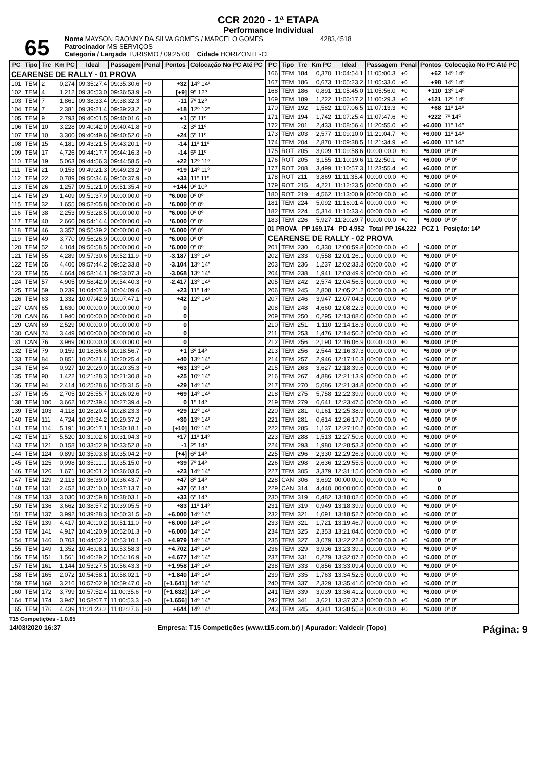CCR 2020 - 1ª ETAPA
Performance Individual
65
Nome MAYSON RAONNY DA SILVA GOMES / MARCELO GOMES 4283,4518
Patrocinador MS SERVIÇOS
Categoria / Largada TURISMO / 09:25:00 Cidade HORIZONTE-CE
| PC | Tipo | Trc | Km PC | Ideal | Passagem | Penal | Pontos | Colocação No PC Até PC |
| --- | --- | --- | --- | --- | --- | --- | --- | --- |
| CEARENSE DE RALLY - 01 PROVA | | | | | | | | |
| 101 | TEM | 2 | 0,274 | 09:35:27.4 | 09:35:30.6 | +0 | +32 | 14º 14º |
| 102 | TEM | 4 | 1,212 | 09:36:53.0 | 09:36:53.9 | +0 | [+9] | 9º 12º |
| 103 | TEM | 7 | 1,861 | 09:38:33.4 | 09:38:32.3 | +0 | -11 | 7º 12º |
| 104 | TEM | 7 | 2,381 | 09:39:21.4 | 09:39:23.2 | +0 | +18 | 12º 12º |
| 105 | TEM | 9 | 2,793 | 09:40:01.5 | 09:40:01.6 | +0 | +1 | 5º 11º |
| 106 | TEM | 10 | 3,228 | 09:40:42.0 | 09:40:41.8 | +0 | -2 | 3º 11º |
| 107 | TEM | 10 | 3,300 | 09:40:49.6 | 09:40:52.0 | +0 | +24 | 5º 11º |
| 108 | TEM | 15 | 4,181 | 09:43:21.5 | 09:43:20.1 | +0 | -14 | 11º 11º |
| 109 | TEM | 17 | 4,726 | 09:44:17.7 | 09:44:16.3 | +0 | -14 | 5º 11º |
| 110 | TEM | 19 | 5,063 | 09:44:56.3 | 09:44:58.5 | +0 | +22 | 12º 11º |
| 111 | TEM | 21 | 0,153 | 09:49:21.3 | 09:49:23.2 | +0 | +19 | 14º 11º |
| 112 | TEM | 22 | 0,789 | 09:50:34.6 | 09:50:37.9 | +0 | +33 | 11º 11º |
| 113 | TEM | 26 | 1,257 | 09:51:21.0 | 09:51:35.4 | +0 | +144 | 9º 10º |
| 114 | TEM | 29 | 1,409 | 09:51:37.9 | 00:00:00.0 | +0 | *6.000 | 0º 0º |
| 115 | TEM | 32 | 1,655 | 09:52:05.8 | 00:00:00.0 | +0 | *6.000 | 0º 0º |
| 116 | TEM | 38 | 2,253 | 09:53:28.5 | 00:00:00.0 | +0 | *6.000 | 0º 0º |
| 117 | TEM | 40 | 2,660 | 09:54:14.4 | 00:00:00.0 | +0 | *6.000 | 0º 0º |
| 118 | TEM | 46 | 3,357 | 09:55:39.2 | 00:00:00.0 | +0 | *6.000 | 0º 0º |
| 119 | TEM | 49 | 3,770 | 09:56:26.9 | 00:00:00.0 | +0 | *6.000 | 0º 0º |
| 120 | TEM | 52 | 4,104 | 09:56:58.5 | 00:00:00.0 | +0 | *6.000 | 0º 0º |
| 121 | TEM | 55 | 4,289 | 09:57:30.6 | 09:52:11.9 | +0 | -3.187 | 13º 14º |
| 122 | TEM | 55 | 4,406 | 09:57:44.2 | 09:52:33.8 | +0 | -3.104 | 13º 14º |
| 123 | TEM | 55 | 4,664 | 09:58:14.1 | 09:53:07.3 | +0 | -3.068 | 13º 14º |
| 124 | TEM | 57 | 4,905 | 09:58:42.0 | 09:54:40.3 | +0 | -2.417 | 13º 14º |
| 125 | TEM | 59 | 0,239 | 10:04:07.3 | 10:04:09.6 | +0 | +23 | 11º 14º |
| 126 | TEM | 63 | 1,332 | 10:07:42.9 | 10:07:47.1 | +0 | +42 | 12º 14º |
| 127 | CAN | 65 | 1,630 | 00:00:00.0 | 00:00:00.0 | +0 | 0 | |
| 128 | CAN | 66 | 1,940 | 00:00:00.0 | 00:00:00.0 | +0 | 0 | |
| 129 | CAN | 69 | 2,529 | 00:00:00.0 | 00:00:00.0 | +0 | 0 | |
| 130 | CAN | 74 | 3,449 | 00:00:00.0 | 00:00:00.0 | +0 | 0 | |
| 131 | CAN | 76 | 3,969 | 00:00:00.0 | 00:00:00.0 | +0 | 0 | |
| 132 | TEM | 79 | 0,159 | 10:18:56.6 | 10:18:56.7 | +0 | +1 | 3º 14º |
| 133 | TEM | 84 | 0,851 | 10:20:21.4 | 10:20:25.4 | +0 | +40 | 13º 14º |
| 134 | TEM | 84 | 0,927 | 10:20:29.0 | 10:20:35.3 | +0 | +63 | 13º 14º |
| 135 | TEM | 90 | 1,422 | 10:21:28.3 | 10:21:30.8 | +0 | +25 | 10º 14º |
| 136 | TEM | 94 | 2,414 | 10:25:28.6 | 10:25:31.5 | +0 | +29 | 14º 14º |
| 137 | TEM | 95 | 2,705 | 10:25:55.7 | 10:26:02.6 | +0 | +69 | 14º 14º |
| 138 | TEM | 100 | 3,662 | 10:27:39.4 | 10:27:39.4 | +0 | 0 | 1º 14º |
| 139 | TEM | 103 | 4,118 | 10:28:20.4 | 10:28:23.3 | +0 | +29 | 12º 14º |
| 140 | TEM | 111 | 4,724 | 10:29:34.2 | 10:29:37.2 | +0 | +30 | 13º 14º |
| 141 | TEM | 114 | 5,191 | 10:30:17.1 | 10:30:18.1 | +0 | [+10] | 10º 14º |
| 142 | TEM | 117 | 5,520 | 10:31:02.6 | 10:31:04.3 | +0 | +17 | 11º 14º |
| 143 | TEM | 121 | 0,158 | 10:33:52.9 | 10:33:52.8 | +0 | -1 | 2º 14º |
| 144 | TEM | 124 | 0,899 | 10:35:03.8 | 10:35:04.2 | +0 | [+4] | 6º 14º |
| 145 | TEM | 125 | 0,998 | 10:35:11.1 | 10:35:15.0 | +0 | +39 | 7º 14º |
| 146 | TEM | 126 | 1,671 | 10:36:01.2 | 10:36:03.5 | +0 | +23 | 14º 14º |
| 147 | TEM | 129 | 2,113 | 10:36:39.0 | 10:36:43.7 | +0 | +47 | 8º 14º |
| 148 | TEM | 131 | 2,452 | 10:37:10.0 | 10:37:13.7 | +0 | +37 | 6º 14º |
| 149 | TEM | 133 | 3,030 | 10:37:59.8 | 10:38:03.1 | +0 | +33 | 6º 14º |
| 150 | TEM | 136 | 3,662 | 10:38:57.2 | 10:39:05.5 | +0 | +83 | 11º 14º |
| 151 | TEM | 137 | 3,992 | 10:39:28.3 | 10:50:31.5 | +0 | +6.000 | 14º 14º |
| 152 | TEM | 139 | 4,417 | 10:40:10.2 | 10:51:11.0 | +0 | +6.000 | 14º 14º |
| 153 | TEM | 141 | 4,917 | 10:41:20.9 | 10:52:01.3 | +0 | +6.000 | 14º 14º |
| 154 | TEM | 146 | 0,703 | 10:44:52.2 | 10:53:10.1 | +0 | +4.979 | 14º 14º |
| 155 | TEM | 149 | 1,352 | 10:46:08.1 | 10:53:58.3 | +0 | +4.702 | 14º 14º |
| 156 | TEM | 151 | 1,561 | 10:46:29.2 | 10:54:16.9 | +0 | +4.677 | 14º 14º |
| 157 | TEM | 161 | 1,144 | 10:53:27.5 | 10:56:43.3 | +0 | +1.958 | 14º 14º |
| 158 | TEM | 165 | 2,072 | 10:54:58.1 | 10:58:02.1 | +0 | +1.840 | 14º 14º |
| 159 | TEM | 168 | 3,216 | 10:57:02.9 | 10:59:47.0 | +0 | [+1.641] | 14º 14º |
| 160 | TEM | 172 | 3,799 | 10:57:52.4 | 11:00:35.6 | +0 | [+1.632] | 14º 14º |
| 164 | TEM | 174 | 3,947 | 10:58:07.7 | 11:00:53.3 | +0 | [+1.656] | 14º 14º |
| 165 | TEM | 176 | 4,439 | 11:01:23.2 | 11:02:27.6 | +0 | +644 | 14º 14º |
| PC | Tipo | Trc | Km PC | Ideal | Passagem | Penal | Pontos | Colocação No PC Até PC |
| --- | --- | --- | --- | --- | --- | --- | --- | --- |
| 166 | TEM | 184 | 0,370 | 11:04:54.1 | 11:05:00.3 | +0 | +62 | 14º 14º |
| 167 | TEM | 186 | 0,673 | 11:05:23.2 | 11:05:33.0 | +0 | +98 | 14º 14º |
| 168 | TEM | 186 | 0,891 | 11:05:45.0 | 11:05:56.0 | +0 | +110 | 13º 14º |
| 169 | TEM | 189 | 1,222 | 11:06:17.2 | 11:06:29.3 | +0 | +121 | 12º 14º |
| 170 | TEM | 192 | 1,582 | 11:07:06.5 | 11:07:13.3 | +0 | +68 | 11º 14º |
| 171 | TEM | 194 | 1,742 | 11:07:25.4 | 11:07:47.6 | +0 | +222 | 7º 14º |
| 172 | TEM | 201 | 2,433 | 11:08:56.4 | 11:20:55.0 | +0 | +6.000 | 11º 14º |
| 173 | TEM | 203 | 2,577 | 11:09:10.0 | 11:21:04.7 | +0 | +6.000 | 11º 14º |
| 174 | TEM | 204 | 2,870 | 11:09:38.5 | 11:21:34.9 | +0 | +6.000 | 11º 14º |
| 175 | ROT | 205 | 3,009 | 11:09:58.6 | 00:00:00.0 | +0 | *6.000 | 0º 0º |
| 176 | ROT | 205 | 3,155 | 11:10:19.6 | 11:22:50.1 | +0 | +6.000 | 0º 0º |
| 177 | ROT | 208 | 3,499 | 11:10:57.3 | 11:23:55.4 | +0 | +6.000 | 0º 0º |
| 178 | ROT | 211 | 3,869 | 11:11:35.4 | 00:00:00.0 | +0 | *6.000 | 0º 0º |
| 179 | ROT | 215 | 4,221 | 11:12:23.5 | 00:00:00.0 | +0 | *6.000 | 0º 0º |
| 180 | ROT | 219 | 4,562 | 11:13:00.9 | 00:00:00.0 | +0 | *6.000 | 0º 0º |
| 181 | TEM | 224 | 5,092 | 11:16:01.4 | 00:00:00.0 | +0 | *6.000 | 0º 0º |
| 182 | TEM | 224 | 5,314 | 11:16:33.4 | 00:00:00.0 | +0 | *6.000 | 0º 0º |
| 183 | TEM | 226 | 5,927 | 11:20:29.7 | 00:00:00.0 | +0 | *6.000 | 0º 0º |
| 01 PROVA PP 169.174 PD 4.952 Total PP 164.222 PCZ 1 Posição: 14º | | | | | | | | |
| CEARENSE DE RALLY - 02 PROVA | | | | | | | | |
| 201 | TEM | 230 | 0,330 | 12:00:59.8 | 00:00:00.0 | +0 | *6.000 | 0º 0º |
| 202 | TEM | 233 | 0,558 | 12:01:26.1 | 00:00:00.0 | +0 | *6.000 | 0º 0º |
| 203 | TEM | 236 | 1,237 | 12:02:33.3 | 00:00:00.0 | +0 | *6.000 | 0º 0º |
| 204 | TEM | 238 | 1,941 | 12:03:49.9 | 00:00:00.0 | +0 | *6.000 | 0º 0º |
| 205 | TEM | 242 | 2,574 | 12:04:56.5 | 00:00:00.0 | +0 | *6.000 | 0º 0º |
| 206 | TEM | 245 | 2,808 | 12:05:21.2 | 00:00:00.0 | +0 | *6.000 | 0º 0º |
| 207 | TEM | 246 | 3,947 | 12:07:04.3 | 00:00:00.0 | +0 | *6.000 | 0º 0º |
| 208 | TEM | 248 | 4,660 | 12:08:22.3 | 00:00:00.0 | +0 | *6.000 | 0º 0º |
| 209 | TEM | 250 | 0,295 | 12:13:08.0 | 00:00:00.0 | +0 | *6.000 | 0º 0º |
| 210 | TEM | 251 | 1,110 | 12:14:18.3 | 00:00:00.0 | +0 | *6.000 | 0º 0º |
| 211 | TEM | 253 | 1,476 | 12:14:50.2 | 00:00:00.0 | +0 | *6.000 | 0º 0º |
| 212 | TEM | 256 | 2,190 | 12:16:06.9 | 00:00:00.0 | +0 | *6.000 | 0º 0º |
| 213 | TEM | 256 | 2,544 | 12:16:37.3 | 00:00:00.0 | +0 | *6.000 | 0º 0º |
| 214 | TEM | 257 | 2,946 | 12:17:16.3 | 00:00:00.0 | +0 | *6.000 | 0º 0º |
| 215 | TEM | 263 | 3,627 | 12:18:39.6 | 00:00:00.0 | +0 | *6.000 | 0º 0º |
| 216 | TEM | 267 | 4,886 | 12:21:13.9 | 00:00:00.0 | +0 | *6.000 | 0º 0º |
| 217 | TEM | 270 | 5,086 | 12:21:34.8 | 00:00:00.0 | +0 | *6.000 | 0º 0º |
| 218 | TEM | 275 | 5,758 | 12:22:39.9 | 00:00:00.0 | +0 | *6.000 | 0º 0º |
| 219 | TEM | 279 | 6,641 | 12:23:47.5 | 00:00:00.0 | +0 | *6.000 | 0º 0º |
| 220 | TEM | 281 | 0,161 | 12:25:38.9 | 00:00:00.0 | +0 | *6.000 | 0º 0º |
| 221 | TEM | 281 | 0,614 | 12:26:17.7 | 00:00:00.0 | +0 | *6.000 | 0º 0º |
| 222 | TEM | 285 | 1,137 | 12:27:10.2 | 00:00:00.0 | +0 | *6.000 | 0º 0º |
| 223 | TEM | 288 | 1,513 | 12:27:50.6 | 00:00:00.0 | +0 | *6.000 | 0º 0º |
| 224 | TEM | 293 | 1,980 | 12:28:53.3 | 00:00:00.0 | +0 | *6.000 | 0º 0º |
| 225 | TEM | 296 | 2,330 | 12:29:26.3 | 00:00:00.0 | +0 | *6.000 | 0º 0º |
| 226 | TEM | 298 | 2,636 | 12:29:55.5 | 00:00:00.0 | +0 | *6.000 | 0º 0º |
| 227 | TEM | 305 | 3,379 | 12:31:15.0 | 00:00:00.0 | +0 | *6.000 | 0º 0º |
| 228 | CAN | 306 | 3,692 | 00:00:00.0 | 00:00:00.0 | +0 | 0 | |
| 229 | CAN | 314 | 4,440 | 00:00:00.0 | 00:00:00.0 | +0 | 0 | |
| 230 | TEM | 319 | 0,482 | 13:18:02.6 | 00:00:00.0 | +0 | *6.000 | 0º 0º |
| 231 | TEM | 319 | 0,949 | 13:18:39.9 | 00:00:00.0 | +0 | *6.000 | 0º 0º |
| 232 | TEM | 321 | 1,091 | 13:18:52.7 | 00:00:00.0 | +0 | *6.000 | 0º 0º |
| 233 | TEM | 321 | 1,721 | 13:19:46.7 | 00:00:00.0 | +0 | *6.000 | 0º 0º |
| 234 | TEM | 325 | 2,353 | 13:21:04.6 | 00:00:00.0 | +0 | *6.000 | 0º 0º |
| 235 | TEM | 327 | 3,079 | 13:22:22.8 | 00:00:00.0 | +0 | *6.000 | 0º 0º |
| 236 | TEM | 329 | 3,936 | 13:23:39.1 | 00:00:00.0 | +0 | *6.000 | 0º 0º |
| 237 | TEM | 331 | 0,279 | 13:32:07.2 | 00:00:00.0 | +0 | *6.000 | 0º 0º |
| 238 | TEM | 333 | 0,856 | 13:33:09.4 | 00:00:00.0 | +0 | *6.000 | 0º 0º |
| 239 | TEM | 335 | 1,763 | 13:34:52.5 | 00:00:00.0 | +0 | *6.000 | 0º 0º |
| 240 | TEM | 337 | 2,329 | 13:35:41.0 | 00:00:00.0 | +0 | *6.000 | 0º 0º |
| 241 | TEM | 339 | 3,039 | 13:36:41.2 | 00:00:00.0 | +0 | *6.000 | 0º 0º |
| 242 | TEM | 341 | 3,621 | 13:37:37.3 | 00:00:00.0 | +0 | *6.000 | 0º 0º |
| 243 | TEM | 345 | 4,341 | 13:38:55.8 | 00:00:00.0 | +0 | *6.000 | 0º 0º |
T15 Competições - 1.0.65
14/03/2020 16:37 Empresa: T15 Competições (www.t15.com.br) | Apurador: Valdecir (Topo) Página: 9